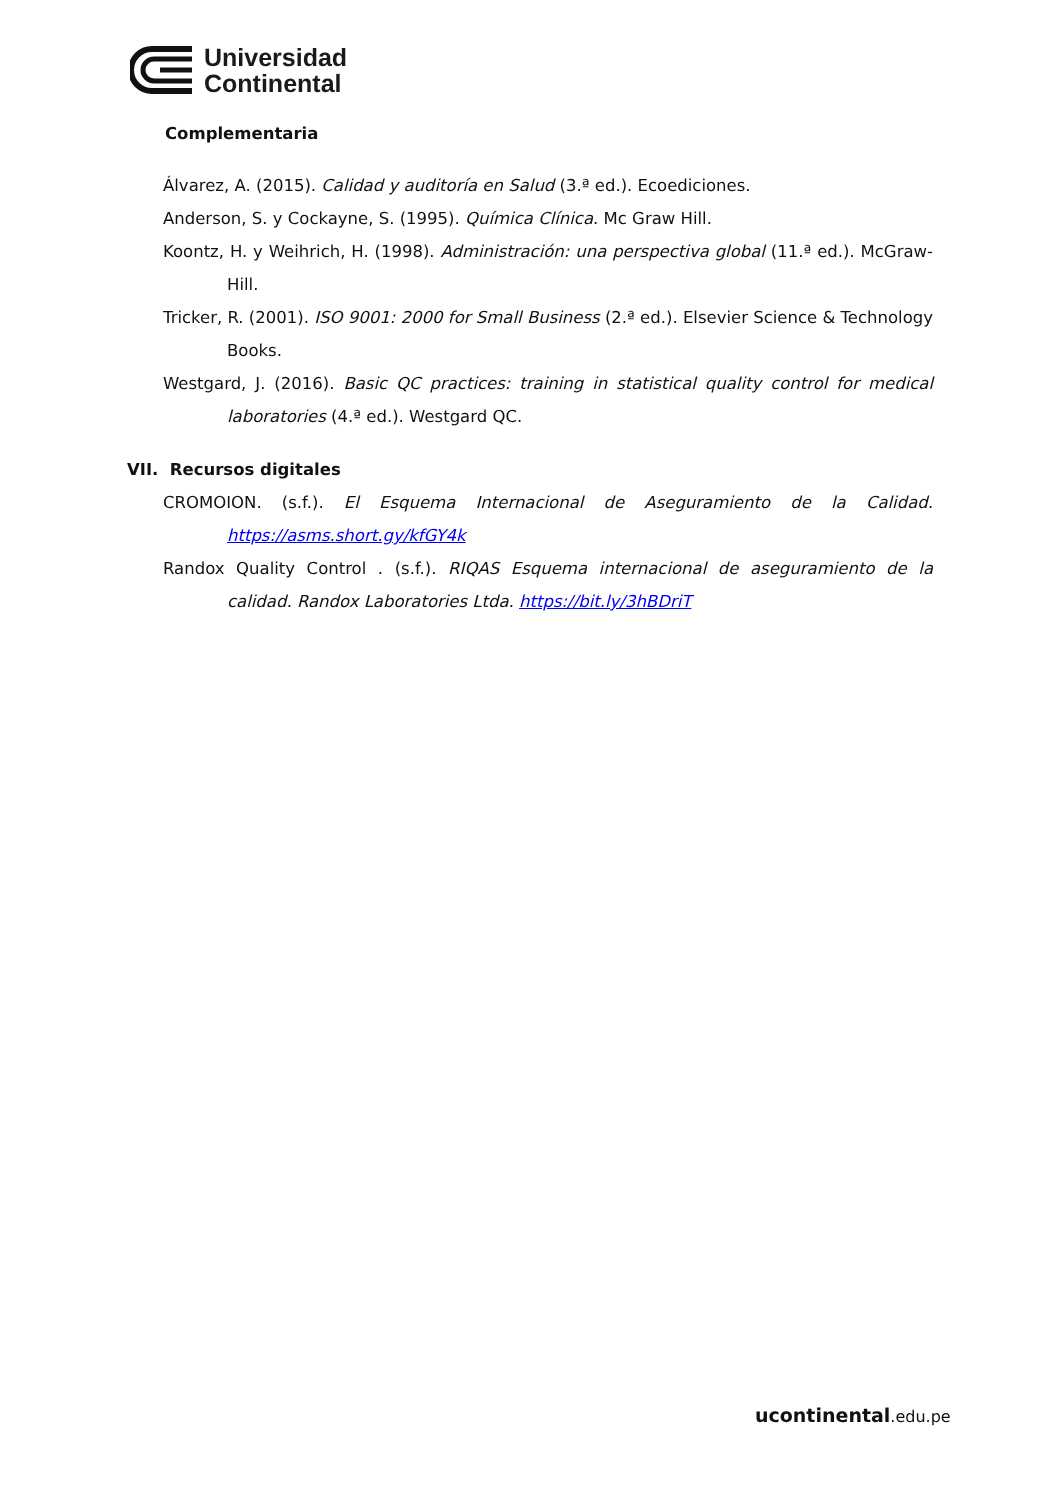Universidad
Continental
Complementaria
Álvarez, A. (2015). Calidad y auditoría en Salud (3.ª ed.). Ecoediciones.
Anderson, S. y Cockayne, S. (1995). Química Clínica. Mc Graw Hill.
Koontz, H. y Weihrich, H. (1998). Administración: una perspectiva global (11.ª ed.). McGraw-Hill.
Tricker, R. (2001). ISO 9001: 2000 for Small Business (2.ª ed.). Elsevier Science & Technology Books.
Westgard, J. (2016). Basic QC practices: training in statistical quality control for medical laboratories (4.ª ed.). Westgard QC.
VII. Recursos digitales
CROMOION. (s.f.). El Esquema Internacional de Aseguramiento de la Calidad. https://asms.short.gy/kfGY4k
Randox Quality Control . (s.f.). RIQAS Esquema internacional de aseguramiento de la calidad. Randox Laboratories Ltda. https://bit.ly/3hBDriT
ucontinental.edu.pe